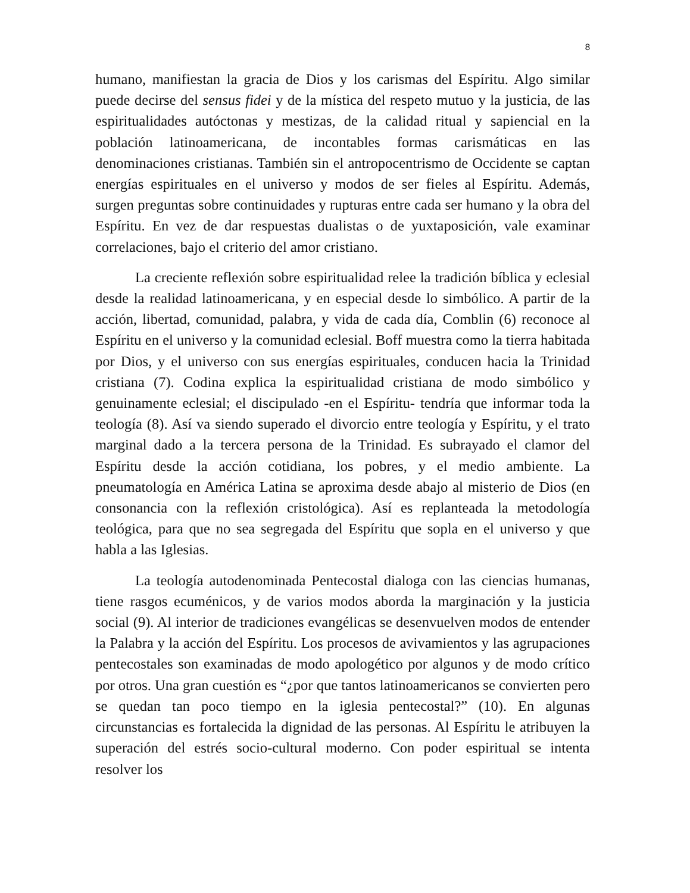8
humano, manifiestan la gracia de Dios y los carismas del Espíritu. Algo similar puede decirse del sensus fidei y de la mística del respeto mutuo y la justicia, de las espiritualidades autóctonas y mestizas, de la calidad ritual y sapiencial en la población latinoamericana, de incontables formas carismáticas en las denominaciones cristianas. También sin el antropocentrismo de Occidente se captan energías espirituales en el universo y modos de ser fieles al Espíritu. Además, surgen preguntas sobre continuidades y rupturas entre cada ser humano y la obra del Espíritu. En vez de dar respuestas dualistas o de yuxtaposición, vale examinar correlaciones, bajo el criterio del amor cristiano.
La creciente reflexión sobre espiritualidad relee la tradición bíblica y eclesial desde la realidad latinoamericana, y en especial desde lo simbólico. A partir de la acción, libertad, comunidad, palabra, y vida de cada día, Comblin (6) reconoce al Espíritu en el universo y la comunidad eclesial. Boff muestra como la tierra habitada por Dios, y el universo con sus energías espirituales, conducen hacia la Trinidad cristiana (7). Codina explica la espiritualidad cristiana de modo simbólico y genuinamente eclesial; el discipulado -en el Espíritu- tendría que informar toda la teología (8). Así va siendo superado el divorcio entre teología y Espíritu, y el trato marginal dado a la tercera persona de la Trinidad. Es subrayado el clamor del Espíritu desde la acción cotidiana, los pobres, y el medio ambiente. La pneumatología en América Latina se aproxima desde abajo al misterio de Dios (en consonancia con la reflexión cristológica). Así es replanteada la metodología teológica, para que no sea segregada del Espíritu que sopla en el universo y que habla a las Iglesias.
La teología autodenominada Pentecostal dialoga con las ciencias humanas, tiene rasgos ecuménicos, y de varios modos aborda la marginación y la justicia social (9). Al interior de tradiciones evangélicas se desenvuelven modos de entender la Palabra y la acción del Espíritu. Los procesos de avivamientos y las agrupaciones pentecostales son examinadas de modo apologético por algunos y de modo crítico por otros. Una gran cuestión es “¿por que tantos latinoamericanos se convierten pero se quedan tan poco tiempo en la iglesia pentecostal?” (10). En algunas circunstancias es fortalecida la dignidad de las personas. Al Espíritu le atribuyen la superación del estrés socio-cultural moderno. Con poder espiritual se intenta resolver los